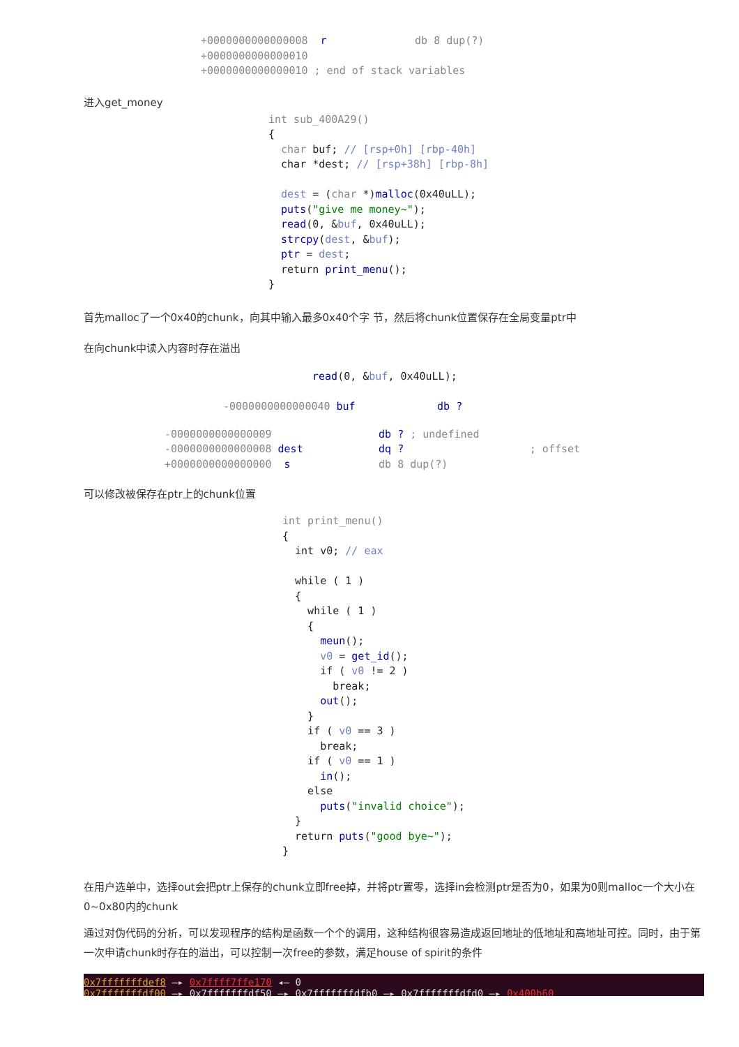+0000000000000008  r              db 8 dup(?)
+0000000000000010
+0000000000000010 ; end of stack variables
进入get_money
int sub_400A29()
{
  char buf; // [rsp+0h] [rbp-40h]
  char *dest; // [rsp+38h] [rbp-8h]

  dest = (char *)malloc(0x40uLL);
  puts("give me money~");
  read(0, &buf, 0x40uLL);
  strcpy(dest, &buf);
  ptr = dest;
  return print_menu();
}
首先malloc了一个0x40的chunk，向其中输入最多0x40个字 节，然后将chunk位置保存在全局变量ptr中
在向chunk中读入内容时存在溢出
read(0, &buf, 0x40uLL);
-0000000000000040 buf             db ?
-0000000000000009                 db ? ; undefined
-0000000000000008 dest            dq ?                    ; offset
+0000000000000000  s              db 8 dup(?)
可以修改被保存在ptr上的chunk位置
int print_menu()
{
  int v0; // eax

  while ( 1 )
  {
    while ( 1 )
    {
      meun();
      v0 = get_id();
      if ( v0 != 2 )
        break;
      out();
    }
    if ( v0 == 3 )
      break;
    if ( v0 == 1 )
      in();
    else
      puts("invalid choice");
  }
  return puts("good bye~");
}
在用户选单中，选择out会把ptr上保存的chunk立即free掉，并将ptr置零，选择in会检测ptr是否为0，如果为0则malloc一个大小在0~0x80内的chunk
通过对伪代码的分析，可以发现程序的结构是函数一个个的调用，这种结构很容易造成返回地址的低地址和高地址可控。同时，由于第一次申请chunk时存在的溢出，可以控制一次free的参数，满足house of spirit的条件
0x7fffffffdef8 —▸ 0x7ffff7ffe170 ◂— 0 0x7fffffffdf00 —▸ 0x7fffffffdf50 —▸ 0x7fffffffdfb0 —▸ 0x7fffffffdfd0 —▸ 0x400b60